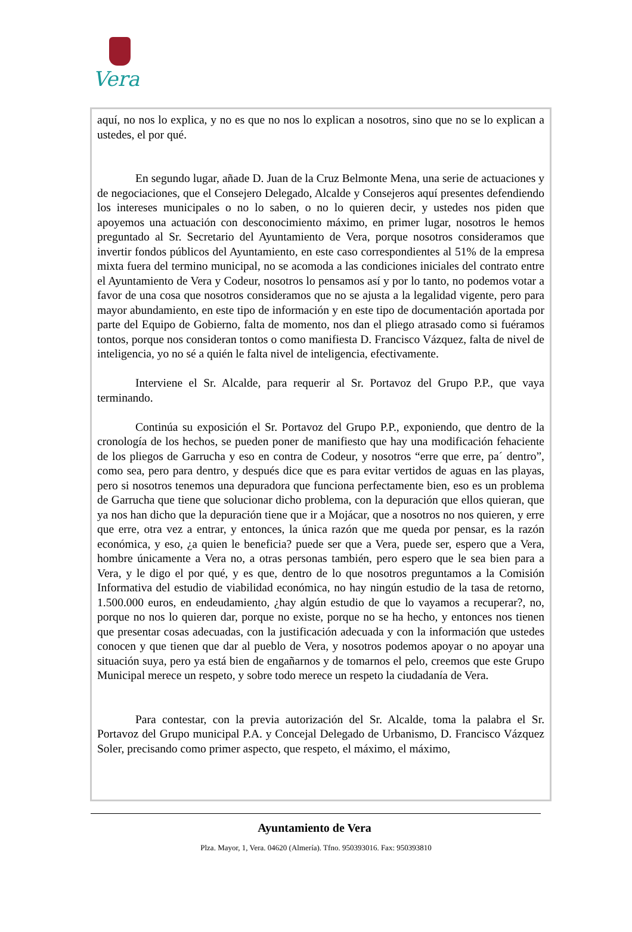Vera
aquí, no nos lo explica, y no es que no nos lo explican a nosotros, sino que no se lo explican a ustedes, el por qué.
En segundo lugar, añade D. Juan de la Cruz Belmonte Mena, una serie de actuaciones y de negociaciones, que el Consejero Delegado, Alcalde y Consejeros aquí presentes defendiendo los intereses municipales o no lo saben, o no lo quieren decir, y ustedes nos piden que apoyemos una actuación con desconocimiento máximo, en primer lugar, nosotros le hemos preguntado al Sr. Secretario del Ayuntamiento de Vera, porque nosotros consideramos que invertir fondos públicos del Ayuntamiento, en este caso correspondientes al 51% de la empresa mixta fuera del termino municipal, no se acomoda a las condiciones iniciales del contrato entre el Ayuntamiento de Vera y Codeur, nosotros lo pensamos así y por lo tanto, no podemos votar a favor de una cosa que nosotros consideramos que no se ajusta a la legalidad vigente, pero para mayor abundamiento, en este tipo de información y en este tipo de documentación aportada por parte del Equipo de Gobierno, falta de momento, nos dan el pliego atrasado como si fuéramos tontos, porque nos consideran tontos o como manifiesta D. Francisco Vázquez, falta de nivel de inteligencia, yo no sé a quién le falta nivel de inteligencia, efectivamente.
Interviene el Sr. Alcalde, para requerir al Sr. Portavoz del Grupo P.P., que vaya terminando.
Continúa su exposición el Sr. Portavoz del Grupo P.P., exponiendo, que dentro de la cronología de los hechos, se pueden poner de manifiesto que hay una modificación fehaciente de los pliegos de Garrucha y eso en contra de Codeur, y nosotros “erre que erre, pa´ dentro”, como sea, pero para dentro, y después dice que es para evitar vertidos de aguas en las playas, pero si nosotros tenemos una depuradora que funciona perfectamente bien, eso es un problema de Garrucha que tiene que solucionar dicho problema, con la depuración que ellos quieran, que ya nos han dicho que la depuración tiene que ir a Mojácar, que a nosotros no nos quieren, y erre que erre, otra vez a entrar, y entonces, la única razón que me queda por pensar, es la razón económica, y eso, ¿a quien le beneficia? puede ser que a Vera, puede ser, espero que a Vera, hombre únicamente a Vera no, a otras personas también, pero espero que le sea bien para a Vera, y le digo el por qué, y es que, dentro de lo que nosotros preguntamos a la Comisión Informativa del estudio de viabilidad económica, no hay ningún estudio de la tasa de retorno, 1.500.000 euros, en endeudamiento, ¿hay algún estudio de que lo vayamos a recuperar?, no, porque no nos lo quieren dar, porque no existe, porque no se ha hecho, y entonces nos tienen que presentar cosas adecuadas, con la justificación adecuada y con la información que ustedes conocen y que tienen que dar al pueblo de Vera, y nosotros podemos apoyar o no apoyar una situación suya, pero ya está bien de engañarnos y de tomarnos el pelo, creemos que este Grupo Municipal merece un respeto, y sobre todo merece un respeto la ciudadanía de Vera.
Para contestar, con la previa autorización del Sr. Alcalde, toma la palabra el Sr. Portavoz del Grupo municipal P.A. y Concejal Delegado de Urbanismo, D. Francisco Vázquez Soler, precisando como primer aspecto, que respeto, el máximo, el máximo,
Ayuntamiento de Vera
Plza. Mayor, 1, Vera. 04620 (Almería). Tfno. 950393016. Fax: 950393810